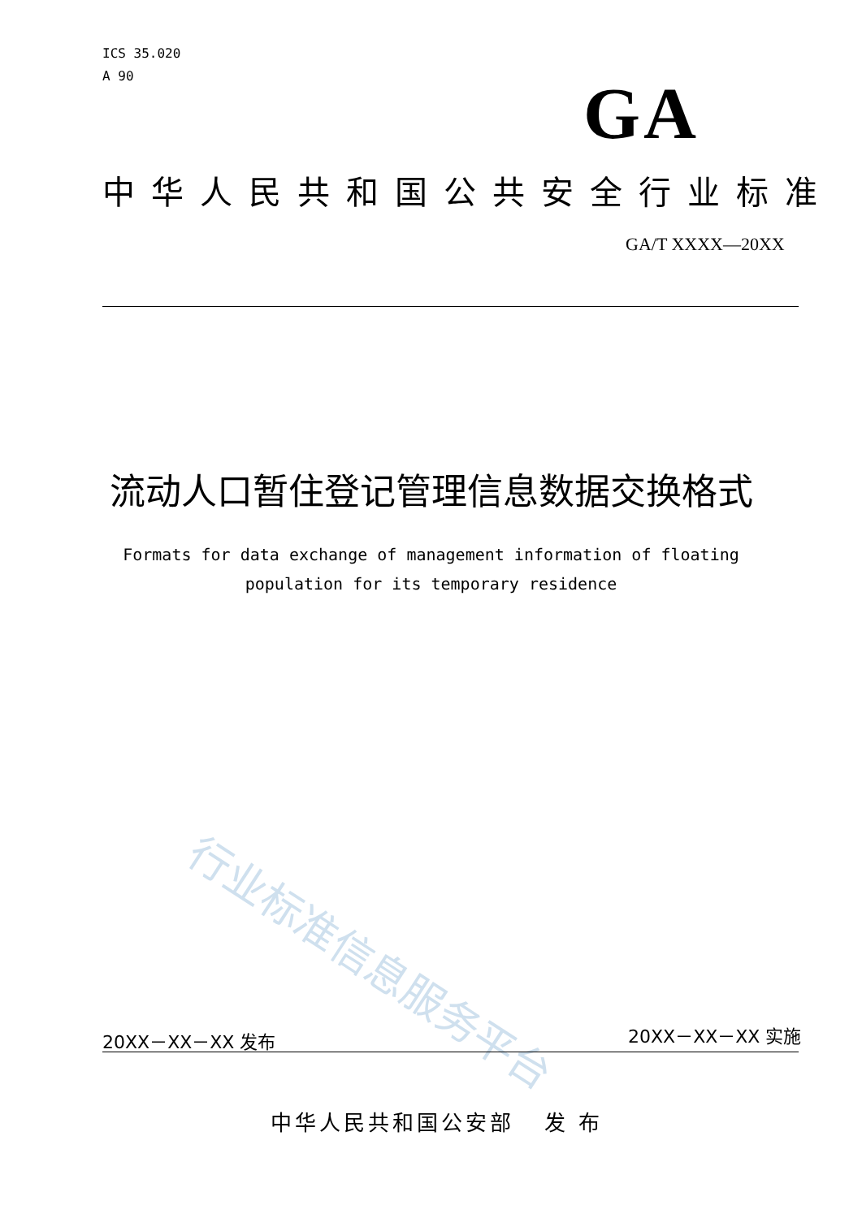ICS 35.020
A 90
GA
中华人民共和国公共安全行业标准
GA/T XXXX—20XX
流动人口暂住登记管理信息数据交换格式
Formats for data exchange of management information of floating
population for its temporary residence
行业标准信息服务平台
20XX－XX－XX 发布 20XX－XX－XX 实施
中华人民共和国公安部 发 布